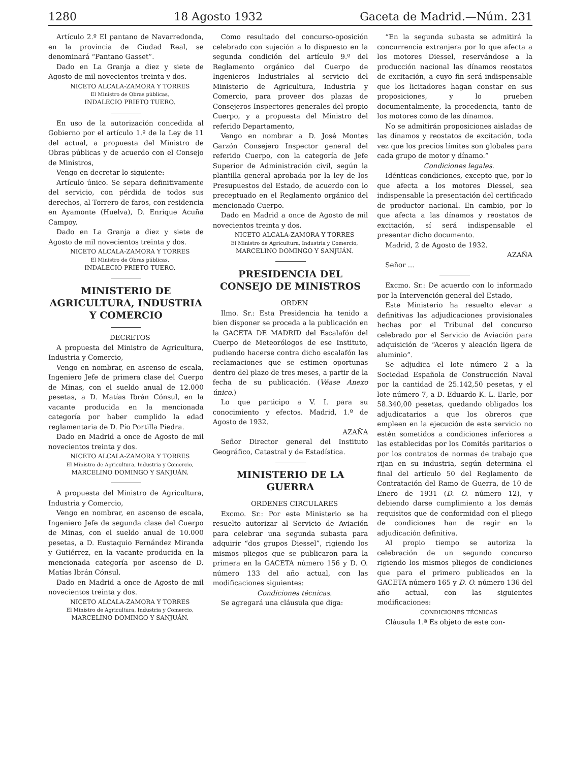1280 18 Agosto 1932 Gaceta de Madrid.—Núm. 231
Artículo 2.º El pantano de Navarredonda, en la provincia de Ciudad Real, se denominará “Pantano Gasset”.
Dado en La Granja a diez y siete de Agosto de mil novecientos treinta y dos.
NICETO ALCALA-ZAMORA Y TORRES
El Ministro de Obras públicas,
INDALECIO PRIETO TUERO.
En uso de la autorización concedida al Gobierno por el artículo 1.º de la Ley de 11 del actual, a propuesta del Ministro de Obras públicas y de acuerdo con el Consejo de Ministros,
Vengo en decretar lo siguiente:
Artículo único. Se separa definitivamente del servicio, con pérdida de todos sus derechos, al Torrero de faros, con residencia en Ayamonte (Huelva), D. Enrique Acuña Campoy.
Dado en La Granja a diez y siete de Agosto de mil novecientos treinta y dos.
NICETO ALCALA-ZAMORA Y TORRES
El Ministro de Obras públicas,
INDALECIO PRIETO TUERO.
MINISTERIO DE AGRICULTURA, INDUSTRIA Y COMERCIO
DECRETOS
A propuesta del Ministro de Agricultura, Industria y Comercio,
Vengo en nombrar, en ascenso de escala, Ingeniero Jefe de primera clase del Cuerpo de Minas, con el sueldo anual de 12.000 pesetas, a D. Matías Ibrán Cónsul, en la vacante producida en la mencionada categoría por haber cumplido la edad reglamentaria de D. Pío Portilla Piedra.
Dado en Madrid a once de Agosto de mil novecientos treinta y dos.
NICETO ALCALA-ZAMORA Y TORRES
El Ministro de Agricultura, Industria y Comercio,
MARCELINO DOMINGO Y SANJUÁN.
A propuesta del Ministro de Agricultura, Industria y Comercio,
Vengo en nombrar, en ascenso de escala, Ingeniero Jefe de segunda clase del Cuerpo de Minas, con el sueldo anual de 10.000 pesetas, a D. Eustaquio Fernández Miranda y Gutiérrez, en la vacante producida en la mencionada categoría por ascenso de D. Matías Ibrán Cónsul.
Dado en Madrid a once de Agosto de mil novecientos treinta y dos.
NICETO ALCALA-ZAMORA Y TORRES
El Ministro de Agricultura, Industria y Comercio,
MARCELINO DOMINGO Y SANJUÁN.
Como resultado del concurso-oposición celebrado con sujeción a lo dispuesto en la segunda condición del artículo 9.º del Reglamento orgánico del Cuerpo de Ingenieros Industriales al servicio del Ministerio de Agricultura, Industria y Comercio, para proveer dos plazas de Consejeros Inspectores generales del propio Cuerpo, y a propuesta del Ministro del referido Departamento,
Vengo en nombrar a D. José Montes Garzón Consejero Inspector general del referido Cuerpo, con la categoría de Jefe Superior de Administración civil, según la plantilla general aprobada por la ley de los Presupuestos del Estado, de acuerdo con lo preceptuado en el Reglamento orgánico del mencionado Cuerpo.
Dado en Madrid a once de Agosto de mil novecientos treinta y dos.
NICETO ALCALA-ZAMORA Y TORRES
El Ministro de Agricultura, Industria y Comercio,
MARCELINO DOMINGO Y SANJUÁN.
PRESIDENCIA DEL CONSEJO DE MINISTROS
ORDEN
Ilmo. Sr.: Esta Presidencia ha tenido a bien disponer se proceda a la publicación en la GACETA DE MADRID del Escalafón del Cuerpo de Meteorólogos de ese Instituto, pudiendo hacerse contra dicho escalafón las reclamaciones que se estimen oportunas dentro del plazo de tres meses, a partir de la fecha de su publicación. (Véase Anexo único.)
Lo que participo a V. I. para su conocimiento y efectos. Madrid, 1.º de Agosto de 1932.
AZAÑA
Señor Director general del Instituto Geográfico, Catastral y de Estadística.
MINISTERIO DE LA GUERRA
ORDENES CIRCULARES
Excmo. Sr.: Por este Ministerio se ha resuelto autorizar al Servicio de Aviación para celebrar una segunda subasta para adquirir “dos grupos Diessel”, rigiendo los mismos pliegos que se publicaron para la primera en la GACETA número 156 y D. O. número 133 del año actual, con las modificaciones siguientes:
Condiciones técnicas.
Se agregará una cláusula que diga:
“En la segunda subasta se admitirá la concurrencia extranjera por lo que afecta a los motores Diessel, reservándose a la producción nacional las dínamos reostatos de excitación, a cuyo fin será indispensable que los licitadores hagan constar en sus proposiciones, y lo prueben documentalmente, la procedencia, tanto de los motores como de las dínamos.
No se admitirán proposiciones aisladas de las dínamos y reostatos de excitación, toda vez que los precios límites son globales para cada grupo de motor y dínamo.”
Condiciones legales.
Idénticas condiciones, excepto que, por lo que afecta a los motores Diessel, sea indispensable la presentación del certificado de productor nacional. En cambio, por lo que afecta a las dínamos y reostatos de excitación, sí será indispensable el presentar dicho documento.
Madrid, 2 de Agosto de 1932.
AZAÑA
Señor ...
Excmo. Sr.: De acuerdo con lo informado por la Intervención general del Estado,
Este Ministerio ha resuelto elevar a definitivas las adjudicaciones provisionales hechas por el Tribunal del concurso celebrado por el Servicio de Aviación para adquisición de “Aceros y aleación ligera de aluminio”.
Se adjudica el lote número 2 a la Sociedad Española de Construcción Naval por la cantidad de 25.142,50 pesetas, y el lote número 7, a D. Eduardo K. L. Earle, por 58.340,00 pesetas, quedando obligados los adjudicatarios a que los obreros que empleen en la ejecución de este servicio no estén sometidos a condiciones inferiores a las establecidas por los Comités paritarios o por los contratos de normas de trabajo que rijan en su industria, según determina el final del artículo 50 del Reglamento de Contratación del Ramo de Guerra, de 10 de Enero de 1931 (D. O. número 12), y debiendo darse cumplimiento a los demás requisitos que de conformidad con el pliego de condiciones han de regir en la adjudicación definitiva.
Al propio tiempo se autoriza la celebración de un segundo concurso rigiendo los mismos pliegos de condiciones que para el primero publicados en la GACETA número 165 y D. O. número 136 del año actual, con las siguientes modificaciones:
CONDICIONES TÉCNICAS
Cláusula 1.ª Es objeto de este con-